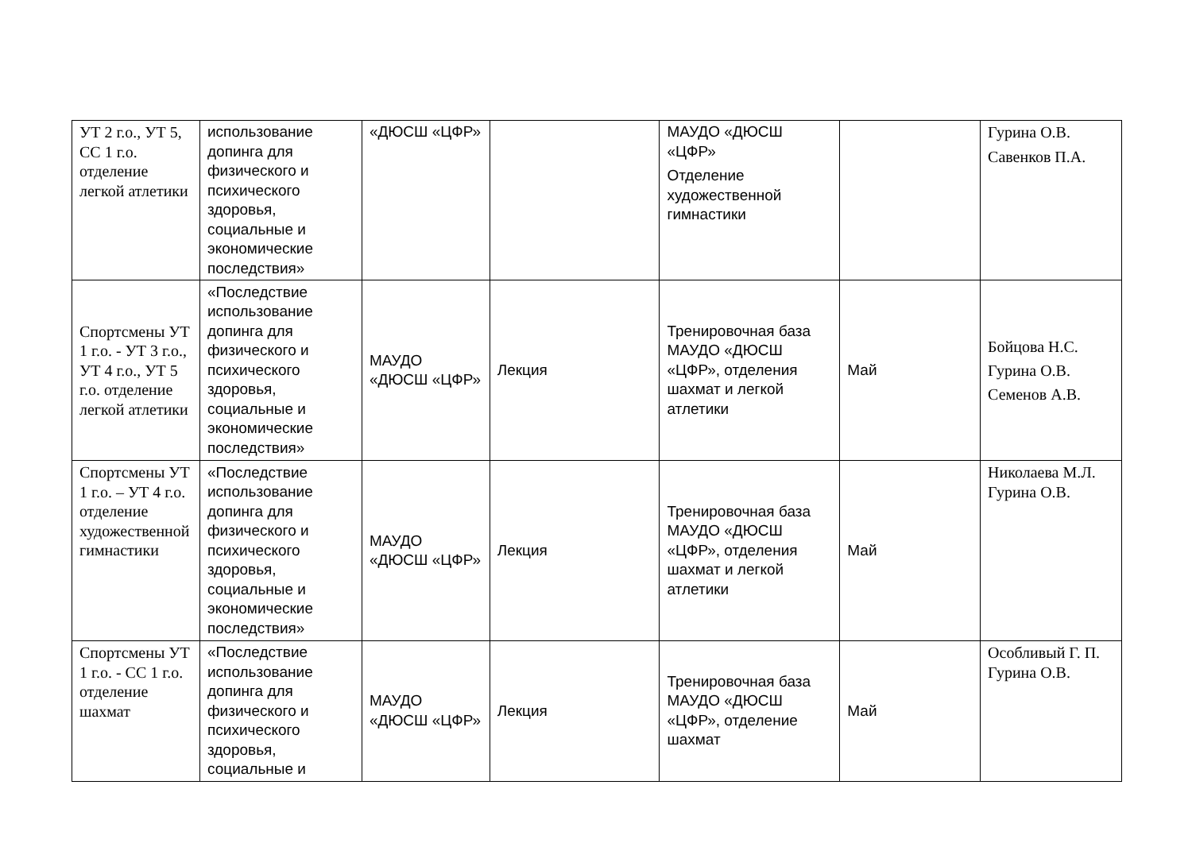| УТ 2 г.о., УТ 5, СС 1 г.о. отделение легкой атлетики | использование допинга для физического и психического здоровья, социальные и экономические последствия» | «ДЮСШ «ЦФР» | | МАУДО «ДЮСШ «ЦФР» Отделение художественной гимнастики | | Гурина О.В. Савенков П.А. |
| Спортсмены УТ 1 г.о. - УТ 3 г.о., УТ 4 г.о., УТ 5 г.о. отделение легкой атлетики | «Последствие использование допинга для физического и психического здоровья, социальные и экономические последствия» | МАУДО «ДЮСШ «ЦФР» | Лекция | Тренировочная база МАУДО «ДЮСШ «ЦФР», отделения шахмат и легкой атлетики | Май | Бойцова Н.С. Гурина О.В. Семенов А.В. |
| Спортсмены УТ 1 г.о. – УТ 4 г.о. отделение художественной гимнастики | «Последствие использование допинга для физического и психического здоровья, социальные и экономические последствия» | МАУДО «ДЮСШ «ЦФР» | Лекция | Тренировочная база МАУДО «ДЮСШ «ЦФР», отделения шахмат и легкой атлетики | Май | Николаева М.Л. Гурина О.В. |
| Спортсмены УТ 1 г.о. - СС 1 г.о. отделение шахмат | «Последствие использование допинга для физического и психического здоровья, социальные и | МАУДО «ДЮСШ «ЦФР» | Лекция | Тренировочная база МАУДО «ДЮСШ «ЦФР», отделение шахмат | Май | Особливый Г. П. Гурина О.В. |